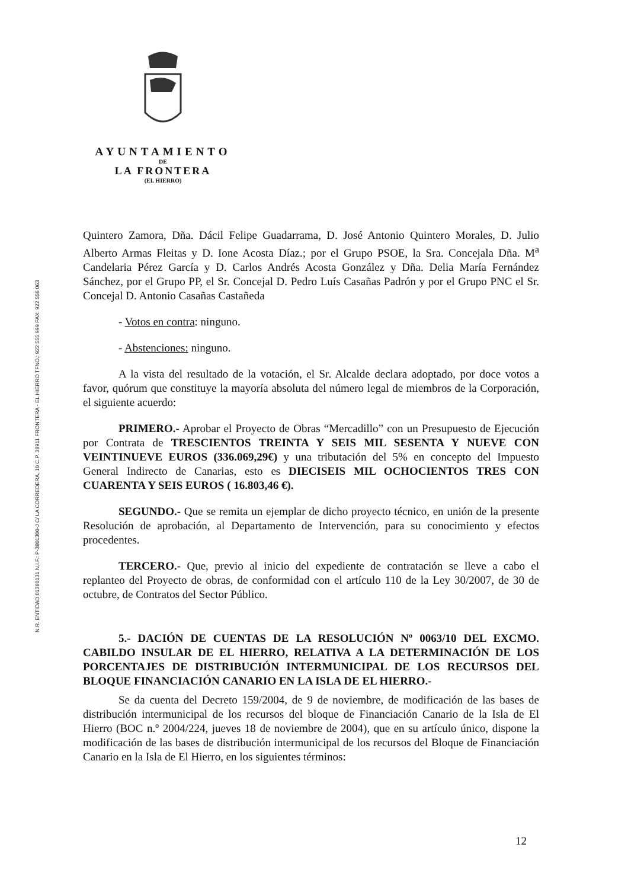AYUNTAMIENTO
DE
LA FRONTERA
(EL HIERRO)
N.R. ENTIDAD 01380131 N.I.F.: P-3801300-J C/ LA CORREDERA, 10 C.P. 38911 FRONTERA - EL HIERRO TFNO.: 922 555 999 FAX: 922 556 063
Quintero Zamora, Dña. Dácil Felipe Guadarrama, D. José Antonio Quintero Morales, D. Julio Alberto Armas Fleitas y D. Ione Acosta Díaz.; por el Grupo PSOE, la Sra. Concejala Dña. M<sup>a</sup> Candelaria Pérez García y D. Carlos Andrés Acosta González y Dña. Delia María Fernández Sánchez, por el Grupo PP, el Sr. Concejal D. Pedro Luís Casañas Padrón y por el Grupo PNC el Sr. Concejal D. Antonio Casañas Castañeda
- Votos en contra: ninguno.
- Abstenciones: ninguno.
A la vista del resultado de la votación, el Sr. Alcalde declara adoptado, por doce votos a favor, quórum que constituye la mayoría absoluta del número legal de miembros de la Corporación, el siguiente acuerdo:
PRIMERO.- Aprobar el Proyecto de Obras “Mercadillo” con un Presupuesto de Ejecución por Contrata de TRESCIENTOS TREINTA Y SEIS MIL SESENTA Y NUEVE CON VEINTINUEVE EUROS (336.069,29€) y una tributación del 5% en concepto del Impuesto General Indirecto de Canarias, esto es DIECISEIS MIL OCHOCIENTOS TRES CON CUARENTA Y SEIS EUROS ( 16.803,46 €).
SEGUNDO.- Que se remita un ejemplar de dicho proyecto técnico, en unión de la presente Resolución de aprobación, al Departamento de Intervención, para su conocimiento y efectos procedentes.
TERCERO.- Que, previo al inicio del expediente de contratación se lleve a cabo el replanteo del Proyecto de obras, de conformidad con el artículo 110 de la Ley 30/2007, de 30 de octubre, de Contratos del Sector Público.
5.- DACIÓN DE CUENTAS DE LA RESOLUCIÓN Nº 0063/10 DEL EXCMO. CABILDO INSULAR DE EL HIERRO, RELATIVA A LA DETERMINACIÓN DE LOS PORCENTAJES DE DISTRIBUCIÓN INTERMUNICIPAL DE LOS RECURSOS DEL BLOQUE FINANCIACIÓN CANARIO EN LA ISLA DE EL HIERRO.-
Se da cuenta del Decreto 159/2004, de 9 de noviembre, de modificación de las bases de distribución intermunicipal de los recursos del bloque de Financiación Canario de la Isla de El Hierro (BOC n.º 2004/224, jueves 18 de noviembre de 2004), que en su artículo único, dispone la modificación de las bases de distribución intermunicipal de los recursos del Bloque de Financiación Canario en la Isla de El Hierro, en los siguientes términos:
12